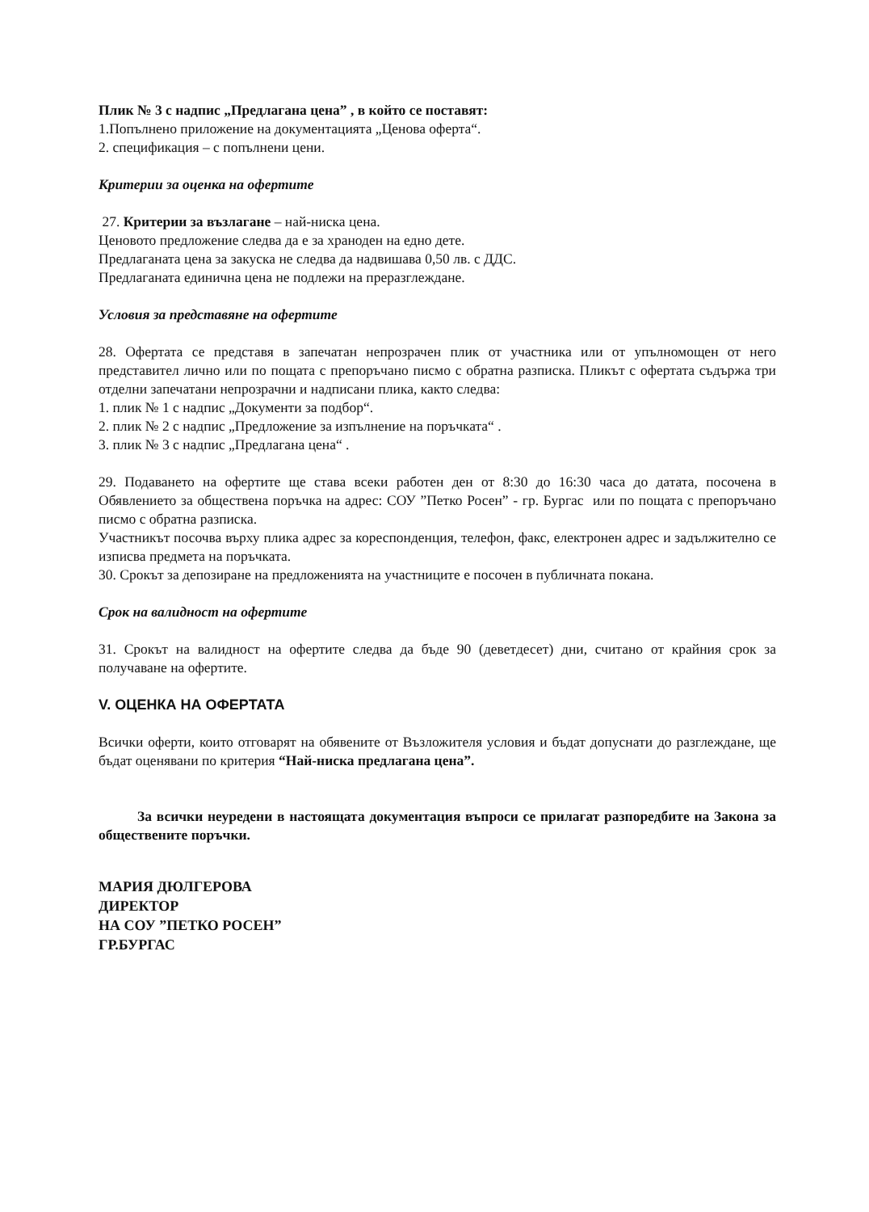Плик № 3 с надпис „Предлагана цена” , в който се поставят:
1.Попълнено приложение на документацията „Ценова оферта“.
2. спецификация – с попълнени цени.
Критерии за оценка на офертите
27. Критерии за възлагане – най-ниска цена.
Ценовото предложение следва да е за храноден на едно дете.
Предлаганата цена за закуска не следва да надвишава 0,50 лв. с ДДС.
Предлаганата единична цена не подлежи на преразглеждане.
Условия за представяне на офертите
28. Офертата се представя в запечатан непрозрачен плик от участника или от упълномощен от него представител лично или по пощата с препоръчано писмо с обратна разписка. Пликът с офертата съдържа три отделни запечатани непрозрачни и надписани плика, както следва:
1. плик № 1 с надпис „Документи за подбор“.
2. плик № 2 с надпис „Предложение за изпълнение на поръчката“ .
3. плик № 3 с надпис „Предлагана цена“ .
29. Подаването на офертите ще става всеки работен ден от 8:30 до 16:30 часа до датата, посочена в Обявлението за обществена поръчка на адрес: СОУ ”Петко Росен” - гр. Бургас или по пощата с препоръчано писмо с обратна разписка.
Участникът посочва върху плика адрес за кореспонденция, телефон, факс, електронен адрес и задължително се изписва предмета на поръчката.
30. Срокът за депозиране на предложенията на участниците е посочен в публичната покана.
Срок на валидност на офертите
31. Срокът на валидност на офертите следва да бъде 90 (деветдесет) дни, считано от крайния срок за получаване на офертите.
V. ОЦЕНКА НА ОФЕРТАТА
Всички оферти, които отговарят на обявените от Възложителя условия и бъдат допуснати до разглеждане, ще бъдат оценявани по критерия “Най-ниска предлагана цена”.
За всички неуредени в настоящата документация въпроси се прилагат разпоредбите на Закона за обществените поръчки.
МАРИЯ ДЮЛГЕРОВА
ДИРЕКТОР
НА СОУ ”ПЕТКО РОСЕН”
ГР.БУРГАС